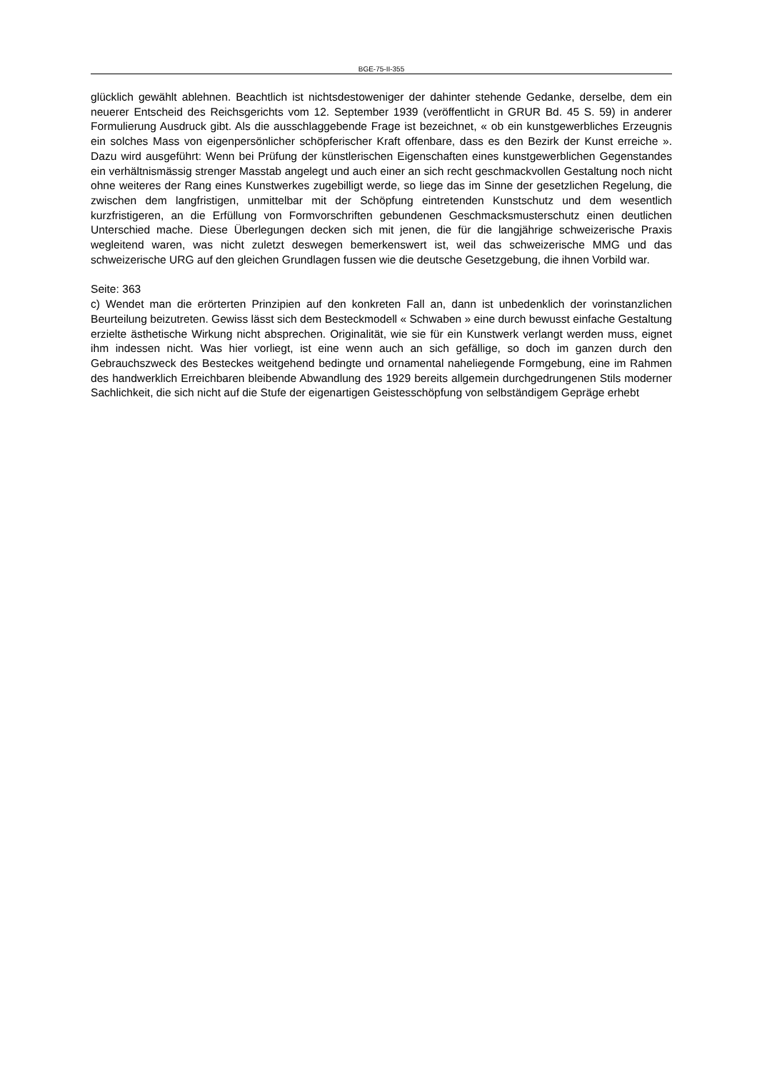BGE-75-II-355
glücklich gewählt ablehnen. Beachtlich ist nichtsdestoweniger der dahinter stehende Gedanke, derselbe, dem ein neuerer Entscheid des Reichsgerichts vom 12. September 1939 (veröffentlicht in GRUR Bd. 45 S. 59) in anderer Formulierung Ausdruck gibt. Als die ausschlaggebende Frage ist bezeichnet, « ob ein kunstgewerbliches Erzeugnis ein solches Mass von eigenpersönlicher schöpferischer Kraft offenbare, dass es den Bezirk der Kunst erreiche ». Dazu wird ausgeführt: Wenn bei Prüfung der künstlerischen Eigenschaften eines kunstgewerblichen Gegenstandes ein verhältnismässig strenger Masstab angelegt und auch einer an sich recht geschmackvollen Gestaltung noch nicht ohne weiteres der Rang eines Kunstwerkes zugebilligt werde, so liege das im Sinne der gesetzlichen Regelung, die zwischen dem langfristigen, unmittelbar mit der Schöpfung eintretenden Kunstschutz und dem wesentlich kurzfristigeren, an die Erfüllung von Formvorschriften gebundenen Geschmacksmusterschutz einen deutlichen Unterschied mache. Diese Überlegungen decken sich mit jenen, die für die langjährige schweizerische Praxis wegleitend waren, was nicht zuletzt deswegen bemerkenswert ist, weil das schweizerische MMG und das schweizerische URG auf den gleichen Grundlagen fussen wie die deutsche Gesetzgebung, die ihnen Vorbild war.
Seite: 363
c) Wendet man die erörterten Prinzipien auf den konkreten Fall an, dann ist unbedenklich der vorinstanzlichen Beurteilung beizutreten. Gewiss lässt sich dem Besteckmodell « Schwaben » eine durch bewusst einfache Gestaltung erzielte ästhetische Wirkung nicht absprechen. Originalität, wie sie für ein Kunstwerk verlangt werden muss, eignet ihm indessen nicht. Was hier vorliegt, ist eine wenn auch an sich gefällige, so doch im ganzen durch den Gebrauchszweck des Besteckes weitgehend bedingte und ornamental naheliegende Formgebung, eine im Rahmen des handwerklich Erreichbaren bleibende Abwandlung des 1929 bereits allgemein durchgedrungenen Stils moderner Sachlichkeit, die sich nicht auf die Stufe der eigenartigen Geistesschöpfung von selbständigem Gepräge erhebt